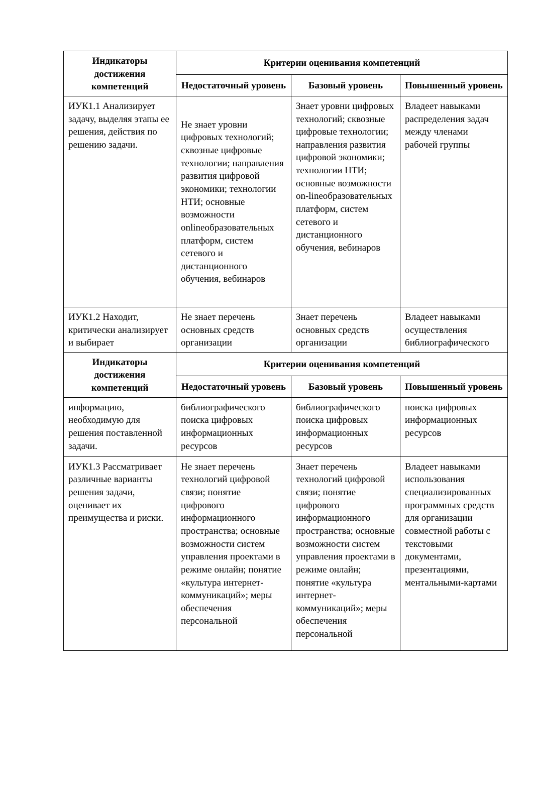| Индикаторы достижения компетенций | Критерии оценивания компетенций | | |
| --- | --- | --- | --- |
| | Недостаточный уровень | Базовый уровень | Повышенный уровень |
| ИУК1.1 Анализирует задачу, выделяя этапы ее решения, действия по решению задачи. | Не знает уровни цифровых технологий; сквозные цифровые технологии; направления развития цифровой экономики; технологии НТИ; основные возможности onlineобразовательных платформ, систем сетевого и дистанционного обучения, вебинаров | Знает уровни цифровых технологий; сквозные цифровые технологии; направления развития цифровой экономики; технологии НТИ; основные возможности on-lineобразовательных платформ, систем сетевого и дистанционного обучения, вебинаров | Владеет навыками распределения задач между членами рабочей группы |
| ИУК1.2 Находит, критически анализирует и выбирает | Не знает перечень основных средств организации | Знает перечень основных средств организации | Владеет навыками осуществления библиографического |
| Индикаторы достижения компетенций | Критерии оценивания компетенций | | |
| | Недостаточный уровень | Базовый уровень | Повышенный уровень |
| информацию, необходимую для решения поставленной задачи. | библиографического поиска цифровых информационных ресурсов | библиографического поиска цифровых информационных ресурсов | поиска цифровых информационных ресурсов |
| ИУК1.3 Рассматривает различные варианты решения задачи, оценивает их преимущества и риски. | Не знает перечень технологий цифровой связи; понятие цифрового информационного пространства; основные возможности систем управления проектами в режиме онлайн; понятие «культура интернет-коммуникаций»; меры обеспечения персональной | Знает перечень технологий цифровой связи; понятие цифрового информационного пространства; основные возможности систем управления проектами в режиме онлайн; понятие «культура интернет-коммуникаций»; меры обеспечения персональной | Владеет навыками использования специализированных программных средств для организации совместной работы с текстовыми документами, презентациями, ментальными-картами |